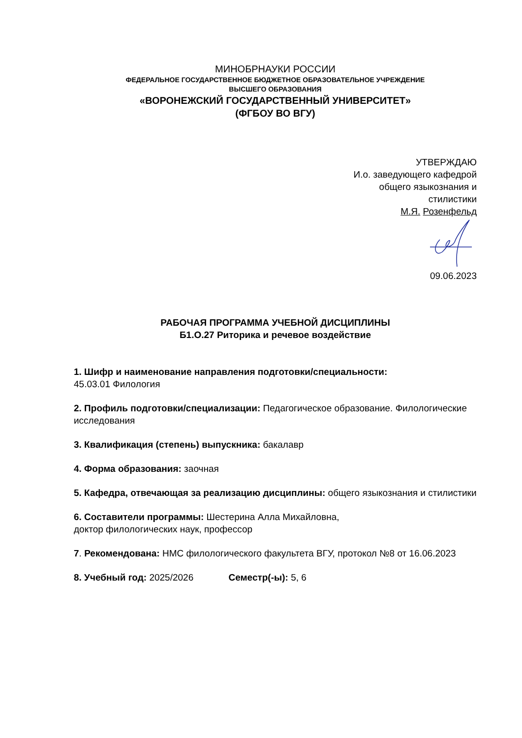МИНОБРНАУКИ РОССИИ
ФЕДЕРАЛЬНОЕ ГОСУДАРСТВЕННОЕ БЮДЖЕТНОЕ ОБРАЗОВАТЕЛЬНОЕ УЧРЕЖДЕНИЕ
ВЫСШЕГО ОБРАЗОВАНИЯ
«ВОРОНЕЖСКИЙ ГОСУДАРСТВЕННЫЙ УНИВЕРСИТЕТ»
(ФГБОУ ВО ВГУ)
УТВЕРЖДАЮ
И.о. заведующего кафедрой
общего языкознания и
стилистики
М.Я. Розенфельд
09.06.2023
РАБОЧАЯ ПРОГРАММА УЧЕБНОЙ ДИСЦИПЛИНЫ
Б1.О.27 Риторика и речевое воздействие
1. Шифр и наименование направления подготовки/специальности:
45.03.01 Филология
2. Профиль подготовки/специализации: Педагогическое образование. Филологические исследования
3. Квалификация (степень) выпускника: бакалавр
4. Форма образования: заочная
5. Кафедра, отвечающая за реализацию дисциплины: общего языкознания и стилистики
6. Составители программы: Шестерина Алла Михайловна,
доктор филологических наук, профессор
7. Рекомендована: НМС филологического факультета ВГУ, протокол №8 от 16.06.2023
8. Учебный год: 2025/2026 Семестр(-ы): 5, 6